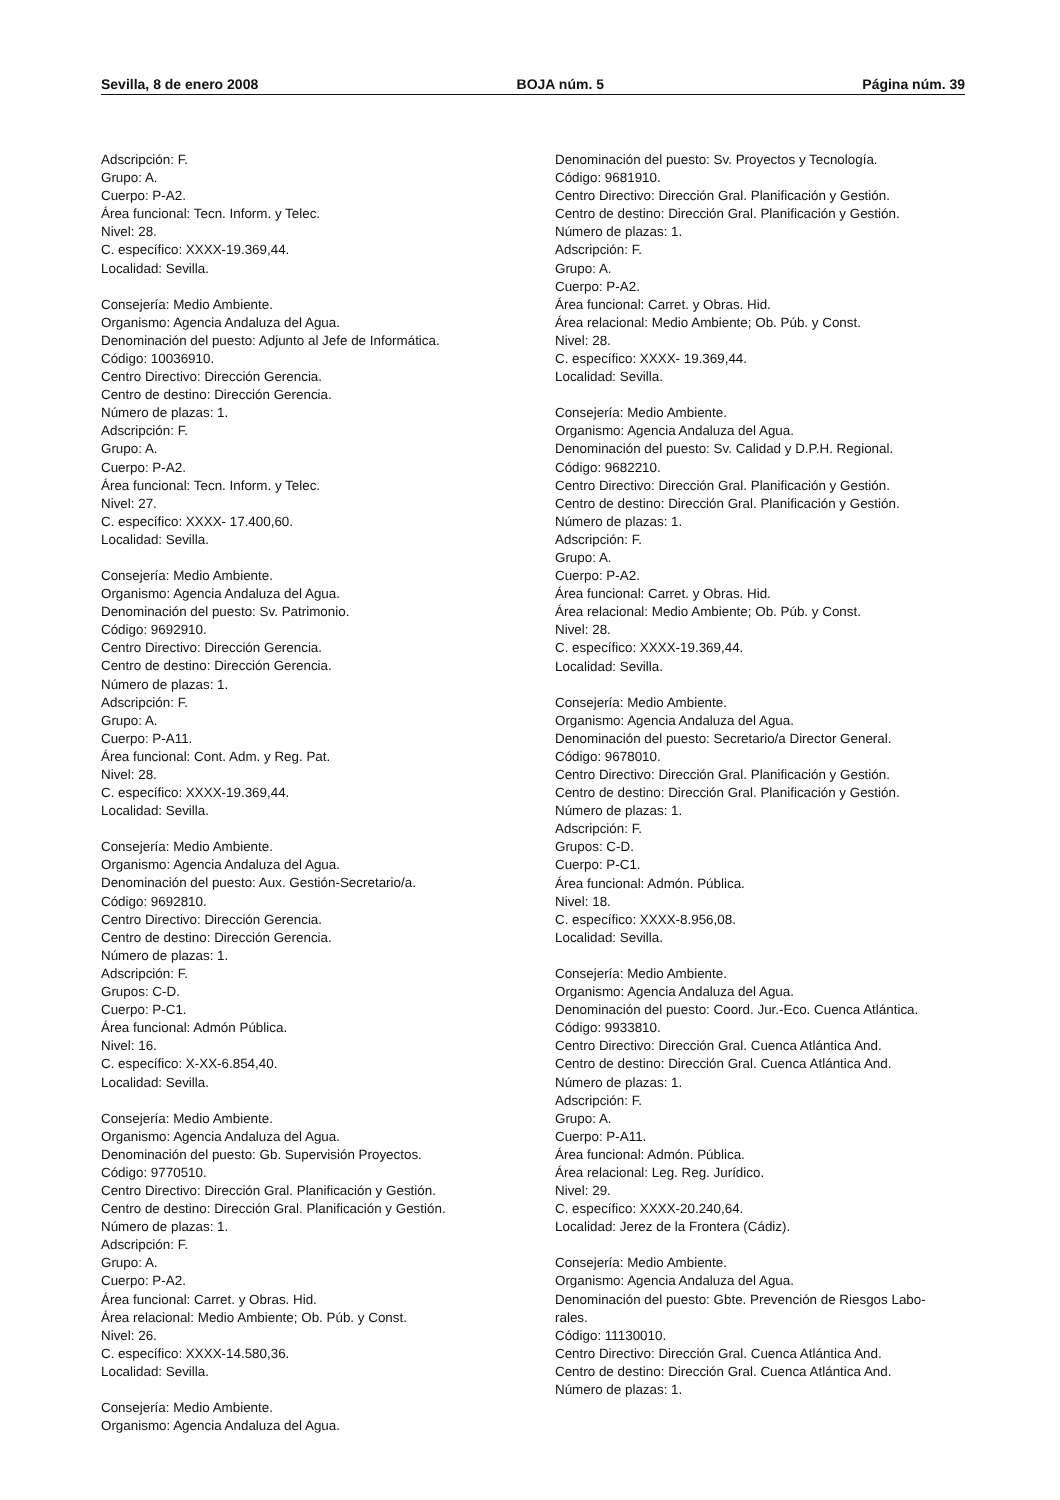Sevilla, 8 de enero 2008 BOJA núm. 5 Página núm. 39
Adscripción: F.
Grupo: A.
Cuerpo: P-A2.
Área funcional: Tecn. Inform. y Telec.
Nivel: 28.
C. específico: XXXX-19.369,44.
Localidad: Sevilla.
Consejería: Medio Ambiente.
Organismo: Agencia Andaluza del Agua.
Denominación del puesto: Adjunto al Jefe de Informática.
Código: 10036910.
Centro Directivo: Dirección Gerencia.
Centro de destino: Dirección Gerencia.
Número de plazas: 1.
Adscripción: F.
Grupo: A.
Cuerpo: P-A2.
Área funcional: Tecn. Inform. y Telec.
Nivel: 27.
C. específico: XXXX- 17.400,60.
Localidad: Sevilla.
Consejería: Medio Ambiente.
Organismo: Agencia Andaluza del Agua.
Denominación del puesto: Sv. Patrimonio.
Código: 9692910.
Centro Directivo: Dirección Gerencia.
Centro de destino: Dirección Gerencia.
Número de plazas: 1.
Adscripción: F.
Grupo: A.
Cuerpo: P-A11.
Área funcional: Cont. Adm. y Reg. Pat.
Nivel: 28.
C. específico: XXXX-19.369,44.
Localidad: Sevilla.
Consejería: Medio Ambiente.
Organismo: Agencia Andaluza del Agua.
Denominación del puesto: Aux. Gestión-Secretario/a.
Código: 9692810.
Centro Directivo: Dirección Gerencia.
Centro de destino: Dirección Gerencia.
Número de plazas: 1.
Adscripción: F.
Grupos: C-D.
Cuerpo: P-C1.
Área funcional: Admón Pública.
Nivel: 16.
C. específico: X-XX-6.854,40.
Localidad: Sevilla.
Consejería: Medio Ambiente.
Organismo: Agencia Andaluza del Agua.
Denominación del puesto: Gb. Supervisión Proyectos.
Código: 9770510.
Centro Directivo: Dirección Gral. Planificación y Gestión.
Centro de destino: Dirección Gral. Planificación y Gestión.
Número de plazas: 1.
Adscripción: F.
Grupo: A.
Cuerpo: P-A2.
Área funcional: Carret. y Obras. Hid.
Área relacional: Medio Ambiente; Ob. Púb. y Const.
Nivel: 26.
C. específico: XXXX-14.580,36.
Localidad: Sevilla.
Consejería: Medio Ambiente.
Organismo: Agencia Andaluza del Agua.
Denominación del puesto: Sv. Proyectos y Tecnología.
Código: 9681910.
Centro Directivo: Dirección Gral. Planificación y Gestión.
Centro de destino: Dirección Gral. Planificación y Gestión.
Número de plazas: 1.
Adscripción: F.
Grupo: A.
Cuerpo: P-A2.
Área funcional: Carret. y Obras. Hid.
Área relacional: Medio Ambiente; Ob. Púb. y Const.
Nivel: 28.
C. específico: XXXX- 19.369,44.
Localidad: Sevilla.
Consejería: Medio Ambiente.
Organismo: Agencia Andaluza del Agua.
Denominación del puesto: Sv. Calidad y D.P.H. Regional.
Código: 9682210.
Centro Directivo: Dirección Gral. Planificación y Gestión.
Centro de destino: Dirección Gral. Planificación y Gestión.
Número de plazas: 1.
Adscripción: F.
Grupo: A.
Cuerpo: P-A2.
Área funcional: Carret. y Obras. Hid.
Área relacional: Medio Ambiente; Ob. Púb. y Const.
Nivel: 28.
C. específico: XXXX-19.369,44.
Localidad: Sevilla.
Consejería: Medio Ambiente.
Organismo: Agencia Andaluza del Agua.
Denominación del puesto: Secretario/a Director General.
Código: 9678010.
Centro Directivo: Dirección Gral. Planificación y Gestión.
Centro de destino: Dirección Gral. Planificación y Gestión.
Número de plazas: 1.
Adscripción: F.
Grupos: C-D.
Cuerpo: P-C1.
Área funcional: Admón. Pública.
Nivel: 18.
C. específico: XXXX-8.956,08.
Localidad: Sevilla.
Consejería: Medio Ambiente.
Organismo: Agencia Andaluza del Agua.
Denominación del puesto: Coord. Jur.-Eco. Cuenca Atlántica.
Código: 9933810.
Centro Directivo: Dirección Gral. Cuenca Atlántica And.
Centro de destino: Dirección Gral. Cuenca Atlántica And.
Número de plazas: 1.
Adscripción: F.
Grupo: A.
Cuerpo: P-A11.
Área funcional: Admón. Pública.
Área relacional: Leg. Reg. Jurídico.
Nivel: 29.
C. específico: XXXX-20.240,64.
Localidad: Jerez de la Frontera (Cádiz).
Consejería: Medio Ambiente.
Organismo: Agencia Andaluza del Agua.
Denominación del puesto: Gbte. Prevención de Riesgos Labo-
rales.
Código: 11130010.
Centro Directivo: Dirección Gral. Cuenca Atlántica And.
Centro de destino: Dirección Gral. Cuenca Atlántica And.
Número de plazas: 1.